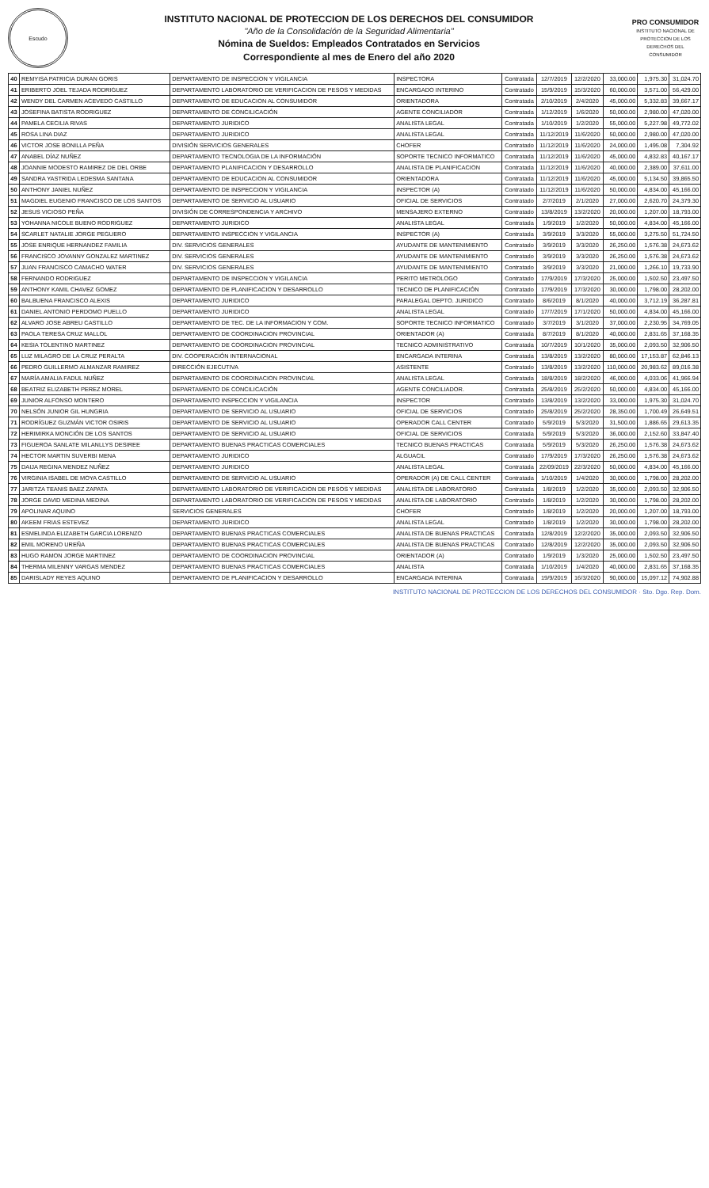Escudo
INSTITUTO NACIONAL DE PROTECCION DE LOS DERECHOS DEL CONSUMIDOR
"Año de la Consolidación de la Seguridad Alimentaria"
Nómina de Sueldos: Empleados Contratados en Servicios
Correspondiente al mes de Enero del año 2020
PRO CONSUMIDOR
INSTITUTO NACIONAL DE PROTECCION DE LOS DERECHOS DEL CONSUMIDOR
| 40 | REMYISA PATRICIA DURAN GORIS | DEPARTAMENTO DE INSPECCION Y VIGILANCIA | INSPECTORA | Contratada | 12/7/2019 | 12/2/2020 | 33,000.00 | 1,975.30 | 31,024.70 |
| 41 | ERIBERTO JOEL TEJADA RODRIGUEZ | DEPARTAMENTO LABORATORIO DE VERIFICACION DE PESOS Y MEDIDAS | ENCARGADO INTERINO | Contratado | 15/9/2019 | 15/3/2020 | 60,000.00 | 3,571.00 | 56,429.00 |
| 42 | WENDY DEL CARMEN ACEVEDO CASTILLO | DEPARTAMENTO DE EDUCACION AL CONSUMIDOR | ORIENTADORA | Contratada | 2/10/2019 | 2/4/2020 | 45,000.00 | 5,332.83 | 39,667.17 |
| 43 | JOSEFINA BATISTA RODRIGUEZ | DEPARTAMENTO DE CONCILICACIÓN | AGENTE CONCILIADOR | Contratada | 1/12/2019 | 1/6/2020 | 50,000.00 | 2,980.00 | 47,020.00 |
| 44 | PAMELA CECILIA RIVAS | DEPARTAMENTO JURIDICO | ANALISTA LEGAL | Contratada | 1/10/2019 | 1/2/2020 | 55,000.00 | 5,227.98 | 49,772.02 |
| 45 | ROSA LINA DIAZ | DEPARTAMENTO JURIDICO | ANALISTA LEGAL | Contratada | 11/12/2019 | 11/6/2020 | 50,000.00 | 2,980.00 | 47,020.00 |
| 46 | VICTOR JOSE BONILLA PEÑA | DIVISIÓN SERVICIOS GENERALES | CHOFER | Contratado | 11/12/2019 | 11/6/2020 | 24,000.00 | 1,495.08 | 7,304.92 |
| 47 | ANABEL DÍAZ NUÑEZ | DEPARTAMENTO TECNOLOGIA DE LA INFORMACIÓN | SOPORTE TECNICO INFORMATICO | Contratada | 11/12/2019 | 11/6/2020 | 45,000.00 | 4,832.83 | 40,167.17 |
| 48 | JOANNIE MODESTO RAMIREZ DE DEL ORBE | DEPARTAMENTO PLANIFICACION Y DESARROLLO | ANALISTA DE PLANIFICACION | Contratada | 11/12/2019 | 11/6/2020 | 40,000.00 | 2,389.00 | 37,611.00 |
| 49 | SANDRA YASTRIDA LEDESMA SANTANA | DEPARTAMENTO DE EDUCACION AL CONSUMIDOR | ORIENTADORA | Contratada | 11/12/2019 | 11/6/2020 | 45,000.00 | 5,134.50 | 39,865.50 |
| 50 | ANTHONY JANIEL NUÑEZ | DEPARTAMENTO DE INSPECCION Y VIGILANCIA | INSPECTOR (A) | Contratado | 11/12/2019 | 11/6/2020 | 50,000.00 | 4,834.00 | 45,166.00 |
| 51 | MAGDIEL EUGENIO FRANCISCO DE LOS SANTOS | DEPARTAMENTO DE SERVICIO AL USUARIO | OFICIAL DE SERVICIOS | Contratado | 2/7/2019 | 2/1/2020 | 27,000.00 | 2,620.70 | 24,379.30 |
| 52 | JESUS VICIOSO PEÑA | DIVISIÓN DE CORRESPONDENCIA Y ARCHIVO | MENSAJERO EXTERNO | Contratado | 13/8/2019 | 13/2/2020 | 20,000.00 | 1,207.00 | 18,793.00 |
| 53 | YOHANNA NICOLE BUENO RODRIGUEZ | DEPARTAMENTO JURIDICO | ANALISTA LEGAL | Contratada | 1/9/2019 | 1/2/2020 | 50,000.00 | 4,834.00 | 45,166.00 |
| 54 | SCARLET NATALIE JORGE PEGUERO | DEPARTAMENTO INSPECCION Y VIGILANCIA | INSPECTOR (A) | Contratada | 3/9/2019 | 3/3/2020 | 55,000.00 | 3,275.50 | 51,724.50 |
| 55 | JOSE ENRIQUE HERNANDEZ FAMILIA | DIV. SERVICIOS GENERALES | AYUDANTE DE MANTENIMIENTO | Contratado | 3/9/2019 | 3/3/2020 | 26,250.00 | 1,576.38 | 24,673.62 |
| 56 | FRANCISCO JOVANNY GONZALEZ MARTINEZ | DIV. SERVICIOS GENERALES | AYUDANTE DE MANTENIMIENTO | Contratado | 3/9/2019 | 3/3/2020 | 26,250.00 | 1,576.38 | 24,673.62 |
| 57 | JUAN FRANCISCO CAMACHO WATER | DIV. SERVICIOS GENERALES | AYUDANTE DE MANTENIMIENTO | Contratado | 3/9/2019 | 3/3/2020 | 21,000.00 | 1,266.10 | 19,733.90 |
| 58 | FERNANDO RODRIGUEZ | DEPARTAMENTO DE INSPECCION Y VIGILANCIA | PERITO METROLOGO | Contratado | 17/9/2019 | 17/3/2020 | 25,000.00 | 1,502.50 | 23,497.50 |
| 59 | ANTHONY KAMIL CHAVEZ GOMEZ | DEPARTAMENTO DE PLANIFICACION Y DESARROLLO | TECNICO DE PLANIFICACIÓN | Contratado | 17/9/2019 | 17/3/2020 | 30,000.00 | 1,798.00 | 28,202.00 |
| 60 | BALBUENA FRANCISCO ALEXIS | DEPARTAMENTO JURIDICO | PARALEGAL DEPTO. JURIDICO | Contratado | 8/6/2019 | 8/1/2020 | 40,000.00 | 3,712.19 | 36,287.81 |
| 61 | DANIEL ANTONIO PERDOMO PUELLO | DEPARTAMENTO JURIDICO | ANALISTA LEGAL | Contratado | 17/7/2019 | 17/1/2020 | 50,000.00 | 4,834.00 | 45,166.00 |
| 62 | ALVARO JOSE ABREU CASTILLO | DEPARTAMENTO DE TEC. DE LA INFORMACION Y COM. | SOPORTE TECNICO INFORMATICO | Contratado | 3/7/2019 | 3/1/2020 | 37,000.00 | 2,230.95 | 34,769.05 |
| 63 | PAOLA TERESA CRUZ MALLOL | DEPARTAMENTO DE COORDINACION PROVINCIAL | ORIENTADOR (A) | Contratada | 8/7/2019 | 8/1/2020 | 40,000.00 | 2,831.65 | 37,168.35 |
| 64 | KESIA TOLENTINO MARTINEZ | DEPARTAMENTO DE COORDINACION PROVINCIAL | TECNICO ADMINISTRATIVO | Contratada | 10/7/2019 | 10/1/2020 | 35,000.00 | 2,093.50 | 32,906.50 |
| 65 | LUZ MILAGRO DE LA CRUZ PERALTA | DIV. COOPERACIÓN INTERNACIONAL | ENCARGADA INTERINA | Contratada | 13/8/2019 | 13/2/2020 | 80,000.00 | 17,153.87 | 62,846.13 |
| 66 | PEDRO GUILLERMO ALMANZAR RAMIREZ | DIRECCIÓN EJECUTIVA | ASISTENTE | Contratado | 13/8/2019 | 13/2/2020 | 110,000.00 | 20,983.62 | 89,016.38 |
| 67 | MARÍA AMALIA FADUL NUÑEZ | DEPARTAMENTO DE COORDINACION PROVINCIAL | ANALISTA LEGAL | Contratada | 18/8/2019 | 18/2/2020 | 46,000.00 | 4,033.06 | 41,966.94 |
| 68 | BEATRIZ ELIZABETH PEREZ MOREL | DEPARTAMENTO DE CONCILICACIÓN | AGENTE CONCILIADOR. | Contratada | 25/8/2019 | 25/2/2020 | 50,000.00 | 4,834.00 | 45,166.00 |
| 69 | JUNIOR ALFONSO MONTERO | DEPARTAMENTO INSPECCION Y VIGILANCIA | INSPECTOR | Contratado | 13/8/2019 | 13/2/2020 | 33,000.00 | 1,975.30 | 31,024.70 |
| 70 | NELSÓN JUNIOR GIL HUNGRIA | DEPARTAMENTO DE SERVICIO AL USUARIO | OFICIAL DE SERVICIOS | Contratado | 25/8/2019 | 25/2/2020 | 28,350.00 | 1,700.49 | 26,649.51 |
| 71 | RODRÍGUEZ GUZMÁN VICTOR OSIRIS | DEPARTAMENTO DE SERVICIO AL USUARIO | OPERADOR CALL CENTER | Contratado | 5/9/2019 | 5/3/2020 | 31,500.00 | 1,886.65 | 29,613.35 |
| 72 | HERIMIRKA MONCIÓN DE LOS SANTOS | DEPARTAMENTO DE SERVICIO AL USUARIO | OFICIAL DE SERVICIOS | Contratada | 5/9/2019 | 5/3/2020 | 36,000.00 | 2,152.60 | 33,847.40 |
| 73 | FIGUEROA SANLATE MILANLLYS DESIREE | DEPARTAMENTO BUENAS PRACTICAS COMERCIALES | TECNICO BUENAS PRACTICAS | Contratada | 5/9/2019 | 5/3/2020 | 26,250.00 | 1,576.38 | 24,673.62 |
| 74 | HECTOR MARTIN SUVERBI MENA | DEPARTAMENTO JURIDICO | ALGUACIL | Contratado | 17/9/2019 | 17/3/2020 | 26,250.00 | 1,576.38 | 24,673.62 |
| 75 | DAIJA REGINA MENDEZ NUÑEZ | DEPARTAMENTO JURIDICO | ANALISTA LEGAL | Contratada | 22/09/2019 | 22/3/2020 | 50,000.00 | 4,834.00 | 45,166.00 |
| 76 | VIRGINIA ISABEL DE MOYA CASTILLO | DEPARTAMENTO DE SERVICIO AL USUARIO | OPERADOR (A) DE CALL CENTER | Contratada | 1/10/2019 | 1/4/2020 | 30,000.00 | 1,798.00 | 28,202.00 |
| 77 | JARITZA TEANIS BAEZ ZAPATA | DEPARTAMENTO LABORATORIO DE VERIFICACION DE PESOS Y MEDIDAS | ANALISTA DE LABORATORIO | Contratada | 1/8/2019 | 1/2/2020 | 35,000.00 | 2,093.50 | 32,906.50 |
| 78 | JORGE DAVID MEDINA MEDINA | DEPARTAMENTO LABORATORIO DE VERIFICACION DE PESOS Y MEDIDAS | ANALISTA DE LABORATORIO | Contratado | 1/8/2019 | 1/2/2020 | 30,000.00 | 1,798.00 | 28,202.00 |
| 79 | APOLINAR AQUINO | SERVICIOS GENERALES | CHOFER | Contratado | 1/8/2019 | 1/2/2020 | 20,000.00 | 1,207.00 | 18,793.00 |
| 80 | AKEEM FRIAS ESTEVEZ | DEPARTAMENTO JURIDICO | ANALISTA LEGAL | Contratado | 1/8/2019 | 1/2/2020 | 30,000.00 | 1,798.00 | 28,202.00 |
| 81 | ESMELINDA ELIZABETH GARCIA LORENZO | DEPARTAMENTO BUENAS PRACTICAS COMERCIALES | ANALISTA DE BUENAS PRACTICAS | Contratada | 12/8/2019 | 12/2/2020 | 35,000.00 | 2,093.50 | 32,906.50 |
| 82 | EMIL MORENO UREÑA | DEPARTAMENTO BUENAS PRACTICAS COMERCIALES | ANALISTA DE BUENAS PRACTICAS | Contratado | 12/8/2019 | 12/2/2020 | 35,000.00 | 2,093.50 | 32,906.50 |
| 83 | HUGO RAMON JORGE MARTINEZ | DEPARTAMENTO DE COORDINACION PROVINCIAL | ORIENTADOR (A) | Contratado | 1/9/2019 | 1/3/2020 | 25,000.00 | 1,502.50 | 23,497.50 |
| 84 | THERMA MILENNY VARGAS MENDEZ | DEPARTAMENTO BUENAS PRACTICAS COMERCIALES | ANALISTA | Contratada | 1/10/2019 | 1/4/2020 | 40,000.00 | 2,831.65 | 37,168.35 |
| 85 | DARISLADY REYES AQUINO | DEPARTAMENTO DE PLANIFICACION Y DESARROLLO | ENCARGADA INTERINA | Contratada | 19/9/2019 | 16/3/2020 | 90,000.00 | 15,097.12 | 74,902.88 |
INSTITUTO NACIONAL DE PROTECCION DE LOS DERECHOS DEL CONSUMIDOR · Sto. Dgo. Rep. Dom.